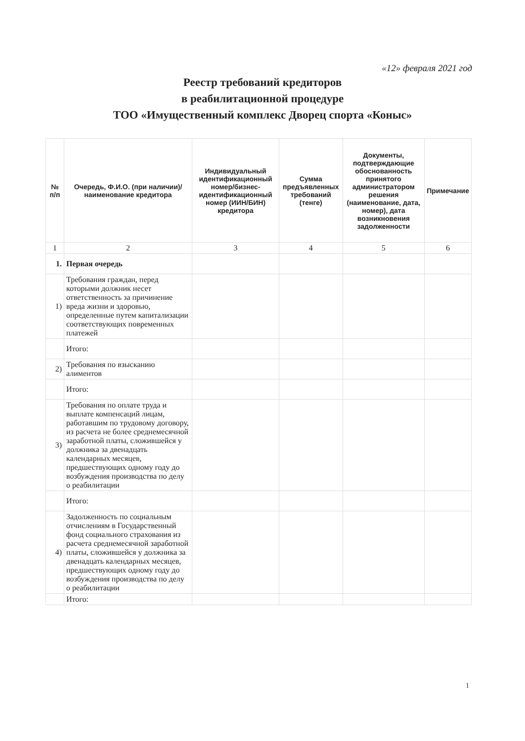«12» февраля 2021 год
Реестр требований кредиторов
в реабилитационной процедуре
ТОО «Имущественный комплекс Дворец спорта «Коныс»
| № п/п | Очередь, Ф.И.О. (при наличии)/ наименование кредитора | Индивидуальный идентификационный номер/бизнес-идентификационный номер (ИИН/БИН) кредитора | Сумма предъявленных требований (тенге) | Документы, подтверждающие обоснованность принятого администратором решения (наименование, дата, номер), дата возникновения задолженности | Примечание |
| --- | --- | --- | --- | --- | --- |
| 1 | 2 | 3 | 4 | 5 | 6 |
| 1. | Первая очередь | | | | |
| 1) | Требования граждан, перед которыми должник несет ответственность за причинение вреда жизни и здоровью, определенные путем капитализации соответствующих повременных платежей | | | | |
| | Итого: | | | | |
| 2) | Требования по взысканию алиментов | | | | |
| | Итого: | | | | |
| 3) | Требования по оплате труда и выплате компенсаций лицам, работавшим по трудовому договору, из расчета не более среднемесячной заработной платы, сложившейся у должника за двенадцать календарных месяцев, предшествующих одному году до возбуждения производства по делу о реабилитации | | | | |
| | Итого: | | | | |
| 4) | Задолженность по социальным отчислениям в Государственный фонд социального страхования из расчета среднемесячной заработной платы, сложившейся у должника за двенадцать календарных месяцев, предшествующих одному году до возбуждения производства по делу о реабилитации | | | | |
| | Итого: | | | | |
1